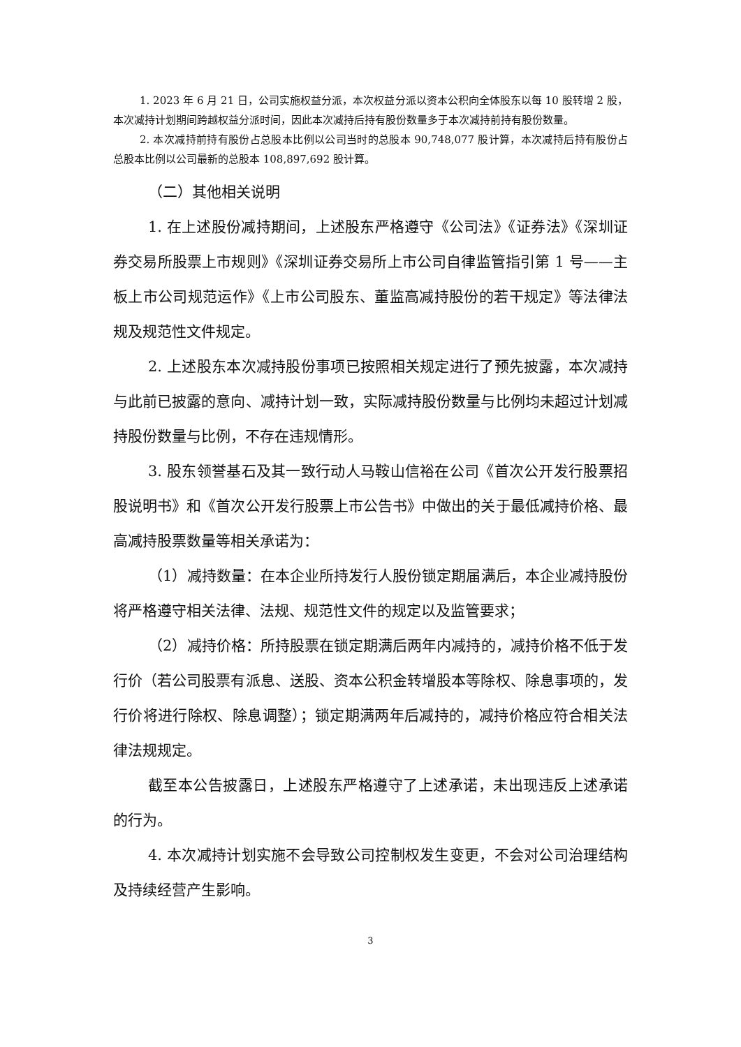1. 2023 年 6 月 21 日，公司实施权益分派，本次权益分派以资本公积向全体股东以每 10 股转增 2 股，本次减持计划期间跨越权益分派时间，因此本次减持后持有股份数量多于本次减持前持有股份数量。
2. 本次减持前持有股份占总股本比例以公司当时的总股本 90,748,077 股计算，本次减持后持有股份占总股本比例以公司最新的总股本 108,897,692 股计算。
（二）其他相关说明
1. 在上述股份减持期间，上述股东严格遵守《公司法》《证券法》《深圳证券交易所股票上市规则》《深圳证券交易所上市公司自律监管指引第 1 号——主板上市公司规范运作》《上市公司股东、董监高减持股份的若干规定》等法律法规及规范性文件规定。
2. 上述股东本次减持股份事项已按照相关规定进行了预先披露，本次减持与此前已披露的意向、减持计划一致，实际减持股份数量与比例均未超过计划减持股份数量与比例，不存在违规情形。
3. 股东领誉基石及其一致行动人马鞍山信裕在公司《首次公开发行股票招股说明书》和《首次公开发行股票上市公告书》中做出的关于最低减持价格、最高减持股票数量等相关承诺为：
（1）减持数量：在本企业所持发行人股份锁定期届满后，本企业减持股份将严格遵守相关法律、法规、规范性文件的规定以及监管要求；
（2）减持价格：所持股票在锁定期满后两年内减持的，减持价格不低于发行价（若公司股票有派息、送股、资本公积金转增股本等除权、除息事项的，发行价将进行除权、除息调整）；锁定期满两年后减持的，减持价格应符合相关法律法规规定。
截至本公告披露日，上述股东严格遵守了上述承诺，未出现违反上述承诺的行为。
4. 本次减持计划实施不会导致公司控制权发生变更，不会对公司治理结构及持续经营产生影响。
3